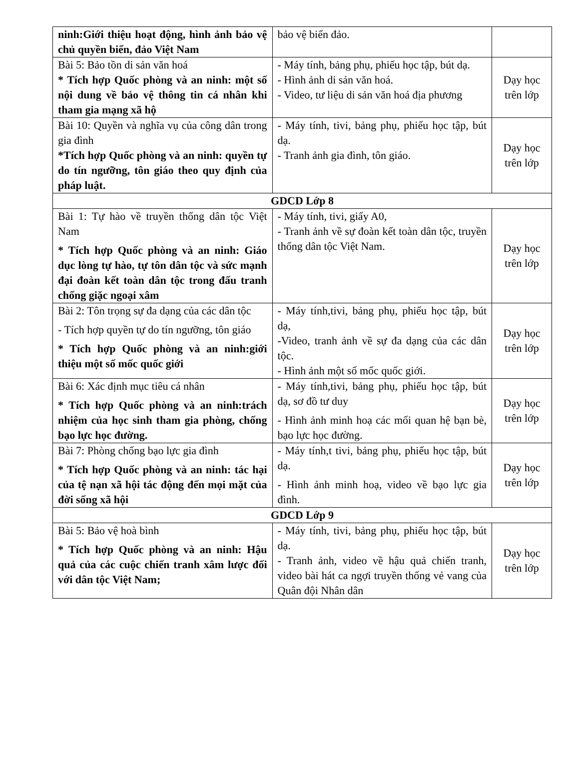| ninh:Giới thiệu hoạt động, hình ảnh bảo vệ chủ quyền biển, đảo Việt Nam | bảo vệ biển đảo. | |
| Bài 5: Bảo tồn di sản văn hoá * Tích hợp Quốc phòng và an ninh: một số nội dung về bảo vệ thông tin cá nhân khi tham gia mạng xã hộ | - Máy tính, bảng phụ, phiếu học tập, bút dạ. - Hình ảnh di sản văn hoá. - Video, tư liệu di sản văn hoá địa phương | Dạy học trên lớp |
| Bài 10: Quyền và nghĩa vụ của công dân trong gia đình *Tích hợp Quốc phòng và an ninh: quyền tự do tín ngưỡng, tôn giáo theo quy định của pháp luật. | - Máy tính, tivi, bảng phụ, phiếu học tập, bút dạ. - Tranh ảnh gia đình, tôn giáo. | Dạy học trên lớp |
| GDCD Lớp 8 | | |
| Bài 1: Tự hào về truyền thống dân tộc Việt Nam * Tích hợp Quốc phòng và an ninh: Giáo dục lòng tự hào, tự tôn dân tộc và sức mạnh đại đoàn kết toàn dân tộc trong đấu tranh chống giặc ngoại xâm | - Máy tính, tivi, giấy A0, - Tranh ảnh về sự đoàn kết toàn dân tộc, truyền thống dân tộc Việt Nam. | Dạy học trên lớp |
| Bài 2: Tôn trọng sự đa dạng của các dân tộc - Tích hợp quyền tự do tín ngưỡng, tôn giáo * Tích hợp Quốc phòng và an ninh:giới thiệu một số mốc quốc giới | - Máy tính,tivi, bảng phụ, phiếu học tập, bút dạ, -Video, tranh ảnh về sự đa dạng của các dân tộc. - Hình ảnh một số mốc quốc giới. | Dạy học trên lớp |
| Bài 6: Xác định mục tiêu cá nhân * Tích hợp Quốc phòng và an ninh:trách nhiệm của học sinh tham gia phòng, chống bạo lực học đường. | - Máy tính,tivi, bảng phụ, phiếu học tập, bút dạ, sơ đồ tư duy - Hình ảnh minh hoạ các mối quan hệ bạn bè, bạo lực học đường. | Dạy học trên lớp |
| Bài 7: Phòng chống bạo lực gia đình * Tích hợp Quốc phòng và an ninh: tác hại của tệ nạn xã hội tác động đến mọi mặt của đời sống xã hội | - Máy tính,t tivi, bảng phụ, phiếu học tập, bút dạ. - Hình ảnh minh hoạ, video về bạo lực gia đình. | Dạy học trên lớp |
| GDCD Lớp 9 | | |
| Bài 5: Bảo vệ hoà bình * Tích hợp Quốc phòng và an ninh: Hậu quả của các cuộc chiến tranh xâm lược đối với dân tộc Việt Nam; | - Máy tính, tivi, bảng phụ, phiếu học tập, bút dạ. - Tranh ảnh, video về hậu quả chiến tranh, video bài hát ca ngợi truyền thống vẻ vang của Quân đội Nhân dân | Dạy học trên lớp |